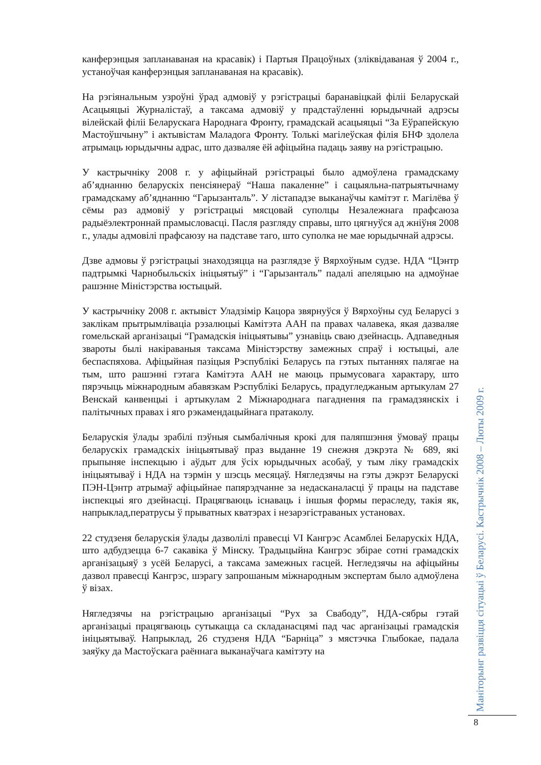канферэнцыя запланаваная на красавік) і Партыя Працоўных (зліквідаваная ў 2004 г., устаноўчая канферэнцыя запланаваная на красавік).
На рэгіянальным узроўні ўрад адмовіў у рэгістрацыі баранавіцкай філіі Беларускай Асацыяцыі Журналістаў, а таксама адмовіў у прадстаўленні юрыдычнай адрэсы вілейскай філіі Беларускага Народнага Фронту, грамадскай асацыяцыі “За Еўрапейскую Мастоўшчыну” і актывістам Маладога Фронту. Толькі магілеўская філія БНФ здолела атрымаць юрыдычны адрас, што дазваляе ёй афіцыйна падаць заяву на рэгістрацыю.
У кастрычніку 2008 г. у афіцыйнай рэгістрацыі было адмоўлена грамадскаму аб’яднанню беларускіх пенсіянераў “Наша пакаленне” і сацыяльна-патрыятычнаму грамадскаму аб’яднанню “Гарызанталь”. У лістападзе выканаўчы камітэт г. Магілёва ў сёмы раз адмовіў у рэгістрацыі мясцовай суполцы Незалежнага прафсаюза радыёэлектроннай прамысловасці. Пасля разгляду справы, што цягнуўся ад жніўня 2008 г., улады адмовілі прафсаюзу на падставе таго, што суполка не мае юрыдычнай адрэсы.
Дзве адмовы ў рэгістрацыі знаходзяцца на разглядзе ў Вярхоўным судзе. НДА “Цэнтр падтрымкі Чарнобыльскіх ініцыятыў” і “Гарызанталь” падалі апеляцыю на адмоўнае рашэнне Міністэрства юстыцый.
У кастрычніку 2008 г. актывіст Уладзімір Кацора звярнуўся ў Вярхоўны суд Беларусі з заклікам прытрымліваціа рэзалюцыі Камітэта ААН па правах чалавека, якая дазваляе гомельскай арганізацыі “Грамадскія ініцыятывы” узнавіць сваю дзейнасць. Адпаведныя звароты былі накіраваныя таксама Міністэрству замежных спраў і юстыцыі, але беспаспяхова. Афіцыйная пазіцыя Рэспублікі Беларусь па гэтых пытаннях палягае на тым, што рашэнні гэтага Камітэта ААН не маюць прымусовага характару, што пярэчыць міжнародным абавязкам Рэспублікі Беларусь, прадугледжаным артыкулам 27 Венскай канвенцыі і артыкулам 2 Міжнароднага пагаднення па грамадзянскіх і палітычных правах і яго рэкамендацыйнага пратаколу.
Беларускія ўлады зрабілі пэўныя сымбалічныя крокі для паляпшэння ўмоваў працы беларускіх грамадскіх ініцыятываў праз выданне 19 снежня дэкрэта № 689, які прыпыняе інспекцыю і аўдыт для ўсіх юрыдычных асобаў, у тым ліку грамадскіх ініцыятываў і НДА на тэрмін у шэсць месяцаў. Нягледзячы на гэты дэкрэт Беларускі ПЭН-Цэнтр атрымаў афіцыйнае папярэдчанне за недасканаласці ў працы на падставе інспекцыі яго дзейнасці. Працягваюць існаваць і іншыя формы пераследу, такія як, напрыклад,ператрусы ў прыватных кватэрах і незарэгістраваных установах.
22 студзеня беларускія ўлады дазволілі правесці VI Кангрэс Асамблеі Беларускіх НДА, што адбудзецца 6-7 сакавіка ў Мінску. Традыцыйна Кангрэс збірае сотні грамадскіх арганізацыяў з усёй Беларусі, а таксама замежных гасцей. Негледзячы на афіцыйны дазвол правесці Кангрэс, шэрагу запрошаным міжнародным экспертам было адмоўлена ў візах.
Нягледзячы на рэгістрацыю арганізацыі “Рух за Свабоду”, НДА-сябры гэтай арганізацыі працягваюць сутыкацца са складанасцямі пад час арганізацыі грамадскія ініцыятываў. Напрыклад, 26 студзеня НДА “Барніца” з мястэчка Глыбокае, падала заяўку да Мастоўскага раённага выканаўчага камітэту на
Маніторынг развіцця сітуацыі ў Беларусі. Кастрычнік 2008 – Люты 2009 г.
8